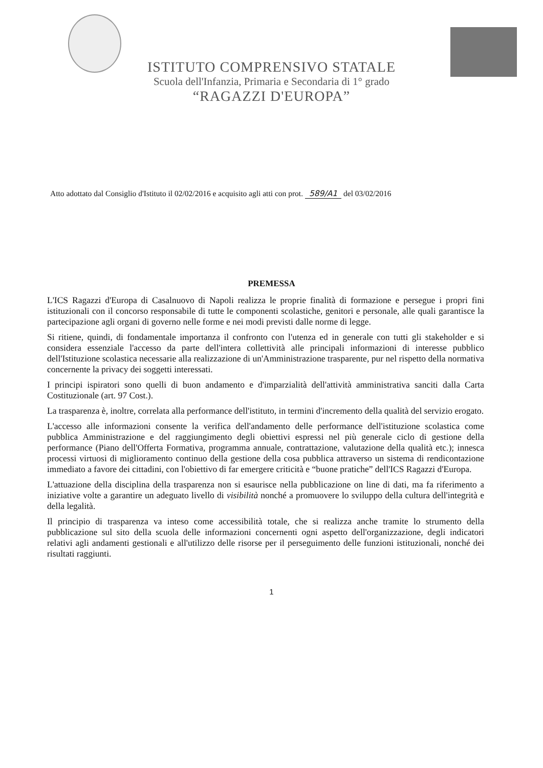ISTITUTO COMPRENSIVO STATALE
Scuola dell'Infanzia, Primaria e Secondaria di 1° grado
“RAGAZZI D'EUROPA”
Atto adottato dal Consiglio d'Istituto il 02/02/2016 e acquisito agli atti con prot. 589/A1 del 03/02/2016
PREMESSA
L'ICS Ragazzi d'Europa di Casalnuovo di Napoli realizza le proprie finalità di formazione e persegue i propri fini istituzionali con il concorso responsabile di tutte le componenti scolastiche, genitori e personale, alle quali garantisce la partecipazione agli organi di governo nelle forme e nei modi previsti dalle norme di legge.
Si ritiene, quindi, di fondamentale importanza il confronto con l'utenza ed in generale con tutti gli stakeholder e si considera essenziale l'accesso da parte dell'intera collettività alle principali informazioni di interesse pubblico dell'Istituzione scolastica necessarie alla realizzazione di un'Amministrazione trasparente, pur nel rispetto della normativa concernente la privacy dei soggetti interessati.
I principi ispiratori sono quelli di buon andamento e d'imparzialità dell'attività amministrativa sanciti dalla Carta Costituzionale (art. 97 Cost.).
La trasparenza è, inoltre, correlata alla performance dell'istituto, in termini d'incremento della qualità del servizio erogato.
L'accesso alle informazioni consente la verifica dell'andamento delle performance dell'istituzione scolastica come pubblica Amministrazione e del raggiungimento degli obiettivi espressi nel più generale ciclo di gestione della performance (Piano dell'Offerta Formativa, programma annuale, contrattazione, valutazione della qualità etc.); innesca processi virtuosi di miglioramento continuo della gestione della cosa pubblica attraverso un sistema di rendicontazione immediato a favore dei cittadini, con l'obiettivo di far emergere criticità e “buone pratiche” dell'ICS Ragazzi d'Europa.
L'attuazione della disciplina della trasparenza non si esaurisce nella pubblicazione on line di dati, ma fa riferimento a iniziative volte a garantire un adeguato livello di visibilità nonché a promuovere lo sviluppo della cultura dell'integrità e della legalità.
Il principio di trasparenza va inteso come accessibilità totale, che si realizza anche tramite lo strumento della pubblicazione sul sito della scuola delle informazioni concernenti ogni aspetto dell'organizzazione, degli indicatori relativi agli andamenti gestionali e all'utilizzo delle risorse per il perseguimento delle funzioni istituzionali, nonché dei risultati raggiunti.
1